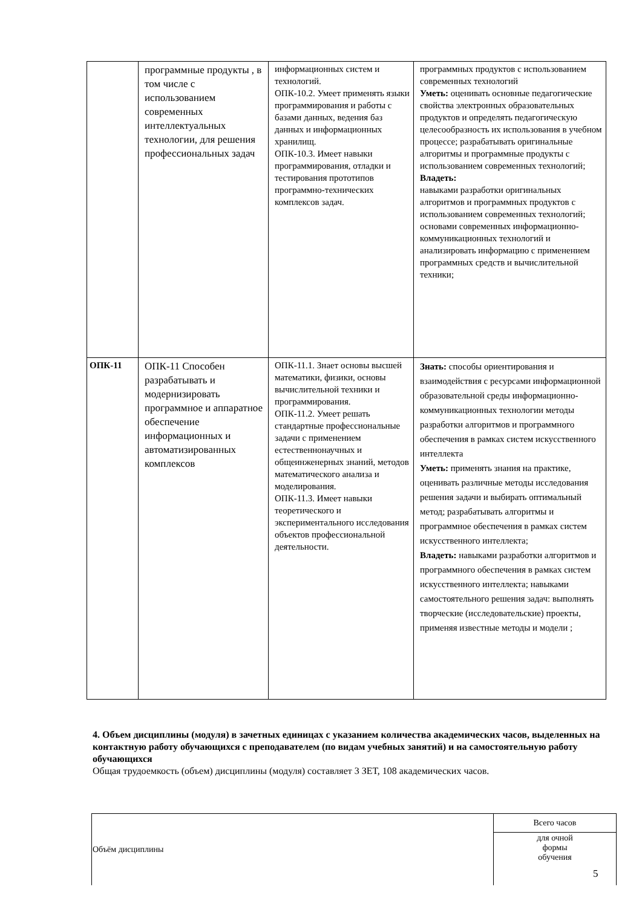| | программные продукты , в том числе с использованием современных интеллектуальных технологии, для решения профессиональных задач | информационных систем и технологий. ОПК-10.2. Умеет применять языки программирования и работы с базами данных, ведения баз данных и информационных хранилищ. ОПК-10.3. Имеет навыки программирования, отладки и тестирования прототипов программно-технических комплексов задач. | программных продуктов с использованием современных технологий Уметь: оценивать основные педагогические свойства электронных образовательных продуктов и определять педагогическую целесообразность их использования в учебном процессе; разрабатывать оригинальные алгоритмы и программные продукты с использованием современных технологий; Владеть: навыками разработки оригинальных алгоритмов и программных продуктов с использованием современных технологий; основами современных информационно-коммуникационных технологий и анализировать информацию с применением программных средств и вычислительной техники; |
| ОПК-11 | ОПК-11 Способен разрабатывать и модернизировать программное и аппаратное обеспечение информационных и автоматизированных комплексов | ОПК-11.1. Знает основы высшей математики, физики, основы вычислительной техники и программирования. ОПК-11.2. Умеет решать стандартные профессиональные задачи с применением естественнонаучных и общеинженерных знаний, методов математического анализа и моделирования. ОПК-11.3. Имеет навыки теоретического и экспериментального исследования объектов профессиональной деятельности. | Знать: способы ориентирования и взаимодействия с ресурсами информационной образовательной среды информационно-коммуникационных технологии методы разработки алгоритмов и программного обеспечения в рамках систем искусственного интеллекта Уметь: применять знания на практике, оценивать различные методы исследования решения задачи и выбирать оптимальный метод; разрабатывать алгоритмы и программное обеспечения в рамках систем искусственного интеллекта; Владеть: навыками разработки алгоритмов и программного обеспечения в рамках систем искусственного интеллекта; навыками самостоятельного решения задач: выполнять творческие (исследовательские) проекты, применяя известные методы и модели ; |
4. Объем дисциплины (модуля) в зачетных единицах с указанием количества академических часов, выделенных на контактную работу обучающихся с преподавателем (по видам учебных занятий) и на самостоятельную работу обучающихся
Общая трудоемкость (объем) дисциплины (модуля) составляет 3 ЗЕТ, 108 академических часов.
| Объём дисциплины | Всего часов |
| | для очной формы обучения |
5